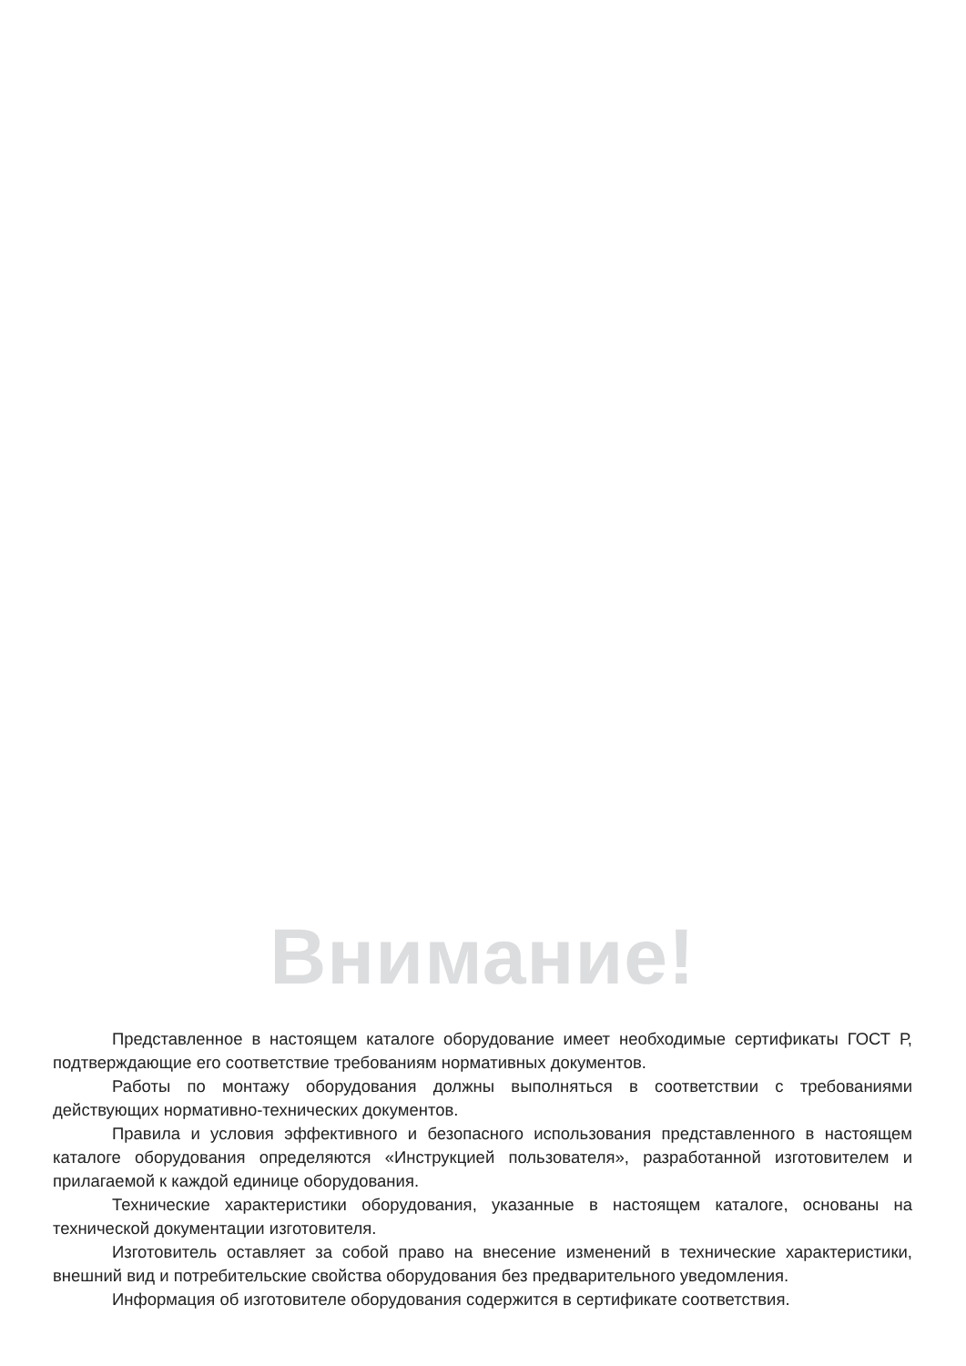Внимание!
Представленное в настоящем каталоге оборудование имеет необходимые сертификаты ГОСТ Р, подтверждающие его соответствие требованиям нормативных документов.
Работы по монтажу оборудования должны выполняться в соответствии с требованиями действующих нормативно-технических документов.
Правила и условия эффективного и безопасного использования представленного в настоящем каталоге оборудования определяются «Инструкцией пользователя», разработанной изготовителем и прилагаемой к каждой единице оборудования.
Технические характеристики оборудования, указанные в настоящем каталоге, основаны на технической документации изготовителя.
Изготовитель оставляет за собой право на внесение изменений в технические характеристики, внешний вид и потребительские свойства оборудования без предварительного уведомления.
Информация об изготовителе оборудования содержится в сертификате соответствия.